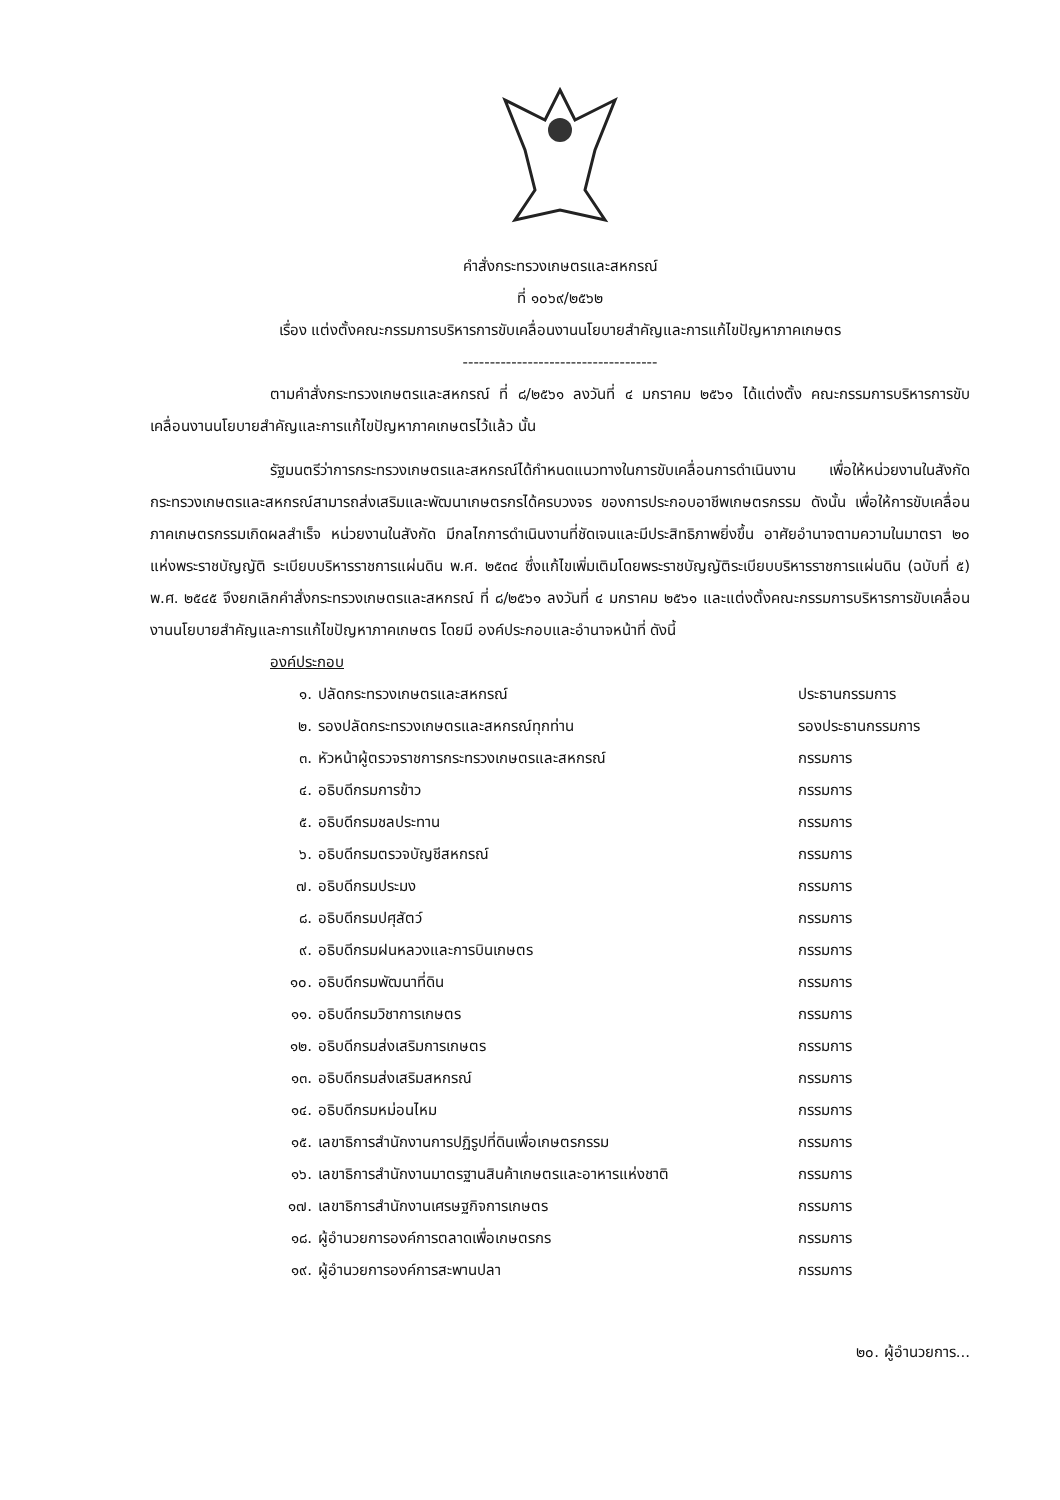คำสั่งกระทรวงเกษตรและสหกรณ์
ที่ ๑๐๖๙/๒๕๖๒
เรื่อง แต่งตั้งคณะกรรมการบริหารการขับเคลื่อนงานนโยบายสำคัญและการแก้ไขปัญหาภาคเกษตร
------------------------------------
ตามคำสั่งกระทรวงเกษตรและสหกรณ์ ที่ ๘/๒๕๖๑ ลงวันที่ ๔ มกราคม ๒๕๖๑ ได้แต่งตั้ง คณะกรรมการบริหารการขับเคลื่อนงานนโยบายสำคัญและการแก้ไขปัญหาภาคเกษตรไว้แล้ว นั้น
รัฐมนตรีว่าการกระทรวงเกษตรและสหกรณ์ได้กำหนดแนวทางในการขับเคลื่อนการดำเนินงาน เพื่อให้หน่วยงานในสังกัดกระทรวงเกษตรและสหกรณ์สามารถส่งเสริมและพัฒนาเกษตรกรได้ครบวงจร ของการประกอบอาชีพเกษตรกรรม ดังนั้น เพื่อให้การขับเคลื่อนภาคเกษตรกรรมเกิดผลสำเร็จ หน่วยงานในสังกัด มีกลไกการดำเนินงานที่ชัดเจนและมีประสิทธิภาพยิ่งขึ้น อาศัยอำนาจตามความในมาตรา ๒๐ แห่งพระราชบัญญัติ ระเบียบบริหารราชการแผ่นดิน พ.ศ. ๒๕๓๔ ซึ่งแก้ไขเพิ่มเติมโดยพระราชบัญญัติระเบียบบริหารราชการแผ่นดิน (ฉบับที่ ๕) พ.ศ. ๒๕๔๕ จึงยกเลิกคำสั่งกระทรวงเกษตรและสหกรณ์ ที่ ๘/๒๕๖๑ ลงวันที่ ๔ มกราคม ๒๕๖๑ และแต่งตั้งคณะกรรมการบริหารการขับเคลื่อนงานนโยบายสำคัญและการแก้ไขปัญหาภาคเกษตร โดยมี องค์ประกอบและอำนาจหน้าที่ ดังนี้
องค์ประกอบ
| ๑. | ปลัดกระทรวงเกษตรและสหกรณ์ | ประธานกรรมการ |
| ๒. | รองปลัดกระทรวงเกษตรและสหกรณ์ทุกท่าน | รองประธานกรรมการ |
| ๓. | หัวหน้าผู้ตรวจราชการกระทรวงเกษตรและสหกรณ์ | กรรมการ |
| ๔. | อธิบดีกรมการข้าว | กรรมการ |
| ๕. | อธิบดีกรมชลประทาน | กรรมการ |
| ๖. | อธิบดีกรมตรวจบัญชีสหกรณ์ | กรรมการ |
| ๗. | อธิบดีกรมประมง | กรรมการ |
| ๘. | อธิบดีกรมปศุสัตว์ | กรรมการ |
| ๙. | อธิบดีกรมฝนหลวงและการบินเกษตร | กรรมการ |
| ๑๐. | อธิบดีกรมพัฒนาที่ดิน | กรรมการ |
| ๑๑. | อธิบดีกรมวิชาการเกษตร | กรรมการ |
| ๑๒. | อธิบดีกรมส่งเสริมการเกษตร | กรรมการ |
| ๑๓. | อธิบดีกรมส่งเสริมสหกรณ์ | กรรมการ |
| ๑๔. | อธิบดีกรมหม่อนไหม | กรรมการ |
| ๑๕. | เลขาธิการสำนักงานการปฏิรูปที่ดินเพื่อเกษตรกรรม | กรรมการ |
| ๑๖. | เลขาธิการสำนักงานมาตรฐานสินค้าเกษตรและอาหารแห่งชาติ | กรรมการ |
| ๑๗. | เลขาธิการสำนักงานเศรษฐกิจการเกษตร | กรรมการ |
| ๑๘. | ผู้อำนวยการองค์การตลาดเพื่อเกษตรกร | กรรมการ |
| ๑๙. | ผู้อำนวยการองค์การสะพานปลา | กรรมการ |
๒๐. ผู้อำนวยการ...